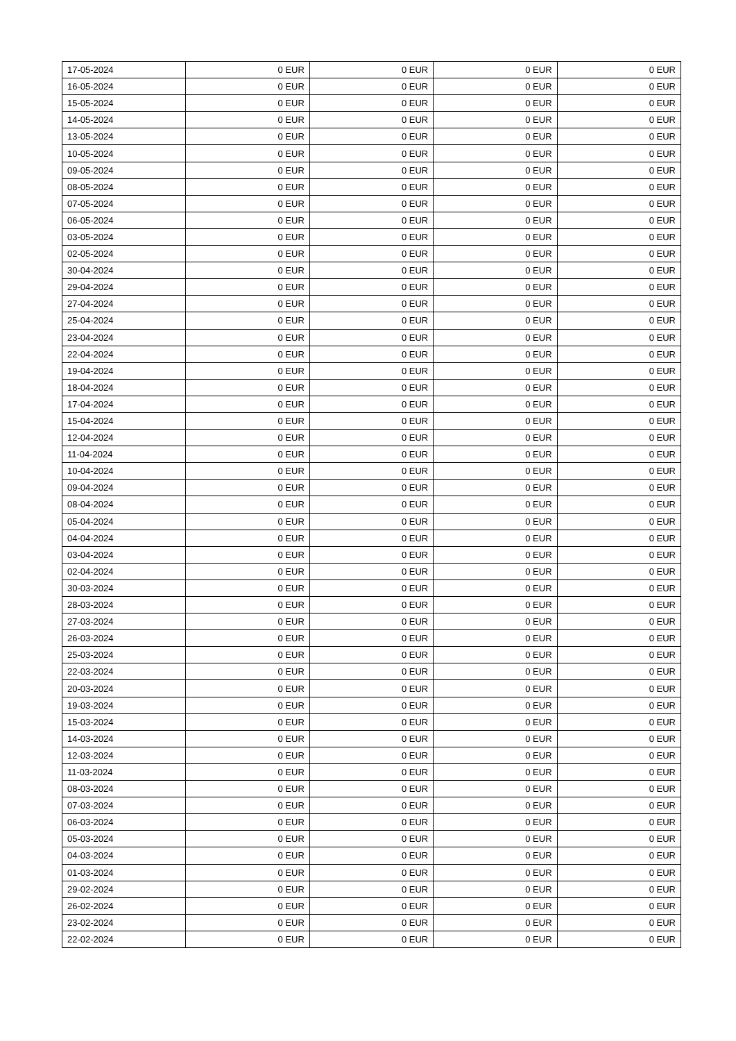| 17-05-2024 | 0 EUR | 0 EUR | 0 EUR | 0 EUR |
| 16-05-2024 | 0 EUR | 0 EUR | 0 EUR | 0 EUR |
| 15-05-2024 | 0 EUR | 0 EUR | 0 EUR | 0 EUR |
| 14-05-2024 | 0 EUR | 0 EUR | 0 EUR | 0 EUR |
| 13-05-2024 | 0 EUR | 0 EUR | 0 EUR | 0 EUR |
| 10-05-2024 | 0 EUR | 0 EUR | 0 EUR | 0 EUR |
| 09-05-2024 | 0 EUR | 0 EUR | 0 EUR | 0 EUR |
| 08-05-2024 | 0 EUR | 0 EUR | 0 EUR | 0 EUR |
| 07-05-2024 | 0 EUR | 0 EUR | 0 EUR | 0 EUR |
| 06-05-2024 | 0 EUR | 0 EUR | 0 EUR | 0 EUR |
| 03-05-2024 | 0 EUR | 0 EUR | 0 EUR | 0 EUR |
| 02-05-2024 | 0 EUR | 0 EUR | 0 EUR | 0 EUR |
| 30-04-2024 | 0 EUR | 0 EUR | 0 EUR | 0 EUR |
| 29-04-2024 | 0 EUR | 0 EUR | 0 EUR | 0 EUR |
| 27-04-2024 | 0 EUR | 0 EUR | 0 EUR | 0 EUR |
| 25-04-2024 | 0 EUR | 0 EUR | 0 EUR | 0 EUR |
| 23-04-2024 | 0 EUR | 0 EUR | 0 EUR | 0 EUR |
| 22-04-2024 | 0 EUR | 0 EUR | 0 EUR | 0 EUR |
| 19-04-2024 | 0 EUR | 0 EUR | 0 EUR | 0 EUR |
| 18-04-2024 | 0 EUR | 0 EUR | 0 EUR | 0 EUR |
| 17-04-2024 | 0 EUR | 0 EUR | 0 EUR | 0 EUR |
| 15-04-2024 | 0 EUR | 0 EUR | 0 EUR | 0 EUR |
| 12-04-2024 | 0 EUR | 0 EUR | 0 EUR | 0 EUR |
| 11-04-2024 | 0 EUR | 0 EUR | 0 EUR | 0 EUR |
| 10-04-2024 | 0 EUR | 0 EUR | 0 EUR | 0 EUR |
| 09-04-2024 | 0 EUR | 0 EUR | 0 EUR | 0 EUR |
| 08-04-2024 | 0 EUR | 0 EUR | 0 EUR | 0 EUR |
| 05-04-2024 | 0 EUR | 0 EUR | 0 EUR | 0 EUR |
| 04-04-2024 | 0 EUR | 0 EUR | 0 EUR | 0 EUR |
| 03-04-2024 | 0 EUR | 0 EUR | 0 EUR | 0 EUR |
| 02-04-2024 | 0 EUR | 0 EUR | 0 EUR | 0 EUR |
| 30-03-2024 | 0 EUR | 0 EUR | 0 EUR | 0 EUR |
| 28-03-2024 | 0 EUR | 0 EUR | 0 EUR | 0 EUR |
| 27-03-2024 | 0 EUR | 0 EUR | 0 EUR | 0 EUR |
| 26-03-2024 | 0 EUR | 0 EUR | 0 EUR | 0 EUR |
| 25-03-2024 | 0 EUR | 0 EUR | 0 EUR | 0 EUR |
| 22-03-2024 | 0 EUR | 0 EUR | 0 EUR | 0 EUR |
| 20-03-2024 | 0 EUR | 0 EUR | 0 EUR | 0 EUR |
| 19-03-2024 | 0 EUR | 0 EUR | 0 EUR | 0 EUR |
| 15-03-2024 | 0 EUR | 0 EUR | 0 EUR | 0 EUR |
| 14-03-2024 | 0 EUR | 0 EUR | 0 EUR | 0 EUR |
| 12-03-2024 | 0 EUR | 0 EUR | 0 EUR | 0 EUR |
| 11-03-2024 | 0 EUR | 0 EUR | 0 EUR | 0 EUR |
| 08-03-2024 | 0 EUR | 0 EUR | 0 EUR | 0 EUR |
| 07-03-2024 | 0 EUR | 0 EUR | 0 EUR | 0 EUR |
| 06-03-2024 | 0 EUR | 0 EUR | 0 EUR | 0 EUR |
| 05-03-2024 | 0 EUR | 0 EUR | 0 EUR | 0 EUR |
| 04-03-2024 | 0 EUR | 0 EUR | 0 EUR | 0 EUR |
| 01-03-2024 | 0 EUR | 0 EUR | 0 EUR | 0 EUR |
| 29-02-2024 | 0 EUR | 0 EUR | 0 EUR | 0 EUR |
| 26-02-2024 | 0 EUR | 0 EUR | 0 EUR | 0 EUR |
| 23-02-2024 | 0 EUR | 0 EUR | 0 EUR | 0 EUR |
| 22-02-2024 | 0 EUR | 0 EUR | 0 EUR | 0 EUR |